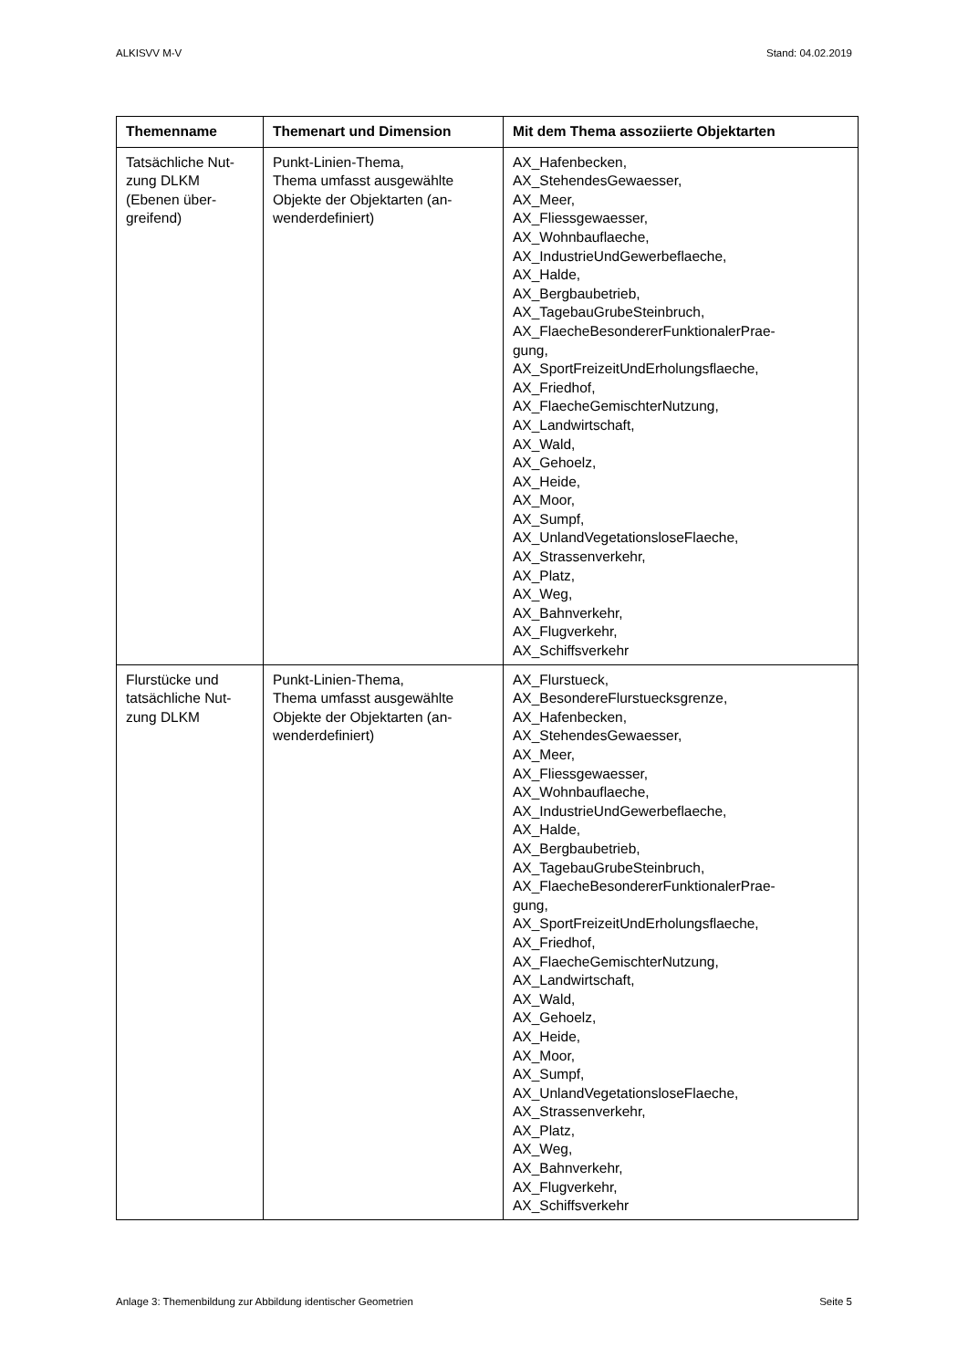ALKISVV M-V Stand: 04.02.2019
| Themenname | Themenart und Dimension | Mit dem Thema assoziierte Objektarten |
| --- | --- | --- |
| Tatsächliche Nut- zung DLKM (Ebenen über- greifend) | Punkt-Linien-Thema, Thema umfasst ausgewählte Objekte der Objektarten (an- wenderdefiniert) | AX_Hafenbecken, AX_StehendesGewaesser, AX_Meer, AX_Fliessgewaesser, AX_Wohnbauflaeche, AX_IndustrieUndGewerbeflaeche, AX_Halde, AX_Bergbaubetrieb, AX_TagebauGrubeSteinbruch, AX_FlaecheBesondererFunktionalerPrae- gung, AX_SportFreizeitUndErholungsflaeche, AX_Friedhof, AX_FlaecheGemischterNutzung, AX_Landwirtschaft, AX_Wald, AX_Gehoelz, AX_Heide, AX_Moor, AX_Sumpf, AX_UnlandVegetationsloseFlaeche, AX_Strassenverkehr, AX_Platz, AX_Weg, AX_Bahnverkehr, AX_Flugverkehr, AX_Schiffsverkehr |
| Flurstücke und tatsächliche Nut- zung DLKM | Punkt-Linien-Thema, Thema umfasst ausgewählte Objekte der Objektarten (an- wenderdefiniert) | AX_Flurstueck, AX_BesondereFlurstuecksgrenze, AX_Hafenbecken, AX_StehendesGewaesser, AX_Meer, AX_Fliessgewaesser, AX_Wohnbauflaeche, AX_IndustrieUndGewerbeflaeche, AX_Halde, AX_Bergbaubetrieb, AX_TagebauGrubeSteinbruch, AX_FlaecheBesondererFunktionalerPrae- gung, AX_SportFreizeitUndErholungsflaeche, AX_Friedhof, AX_FlaecheGemischterNutzung, AX_Landwirtschaft, AX_Wald, AX_Gehoelz, AX_Heide, AX_Moor, AX_Sumpf, AX_UnlandVegetationsloseFlaeche, AX_Strassenverkehr, AX_Platz, AX_Weg, AX_Bahnverkehr, AX_Flugverkehr, AX_Schiffsverkehr |
Anlage 3: Themenbildung zur Abbildung identischer Geometrien Seite 5